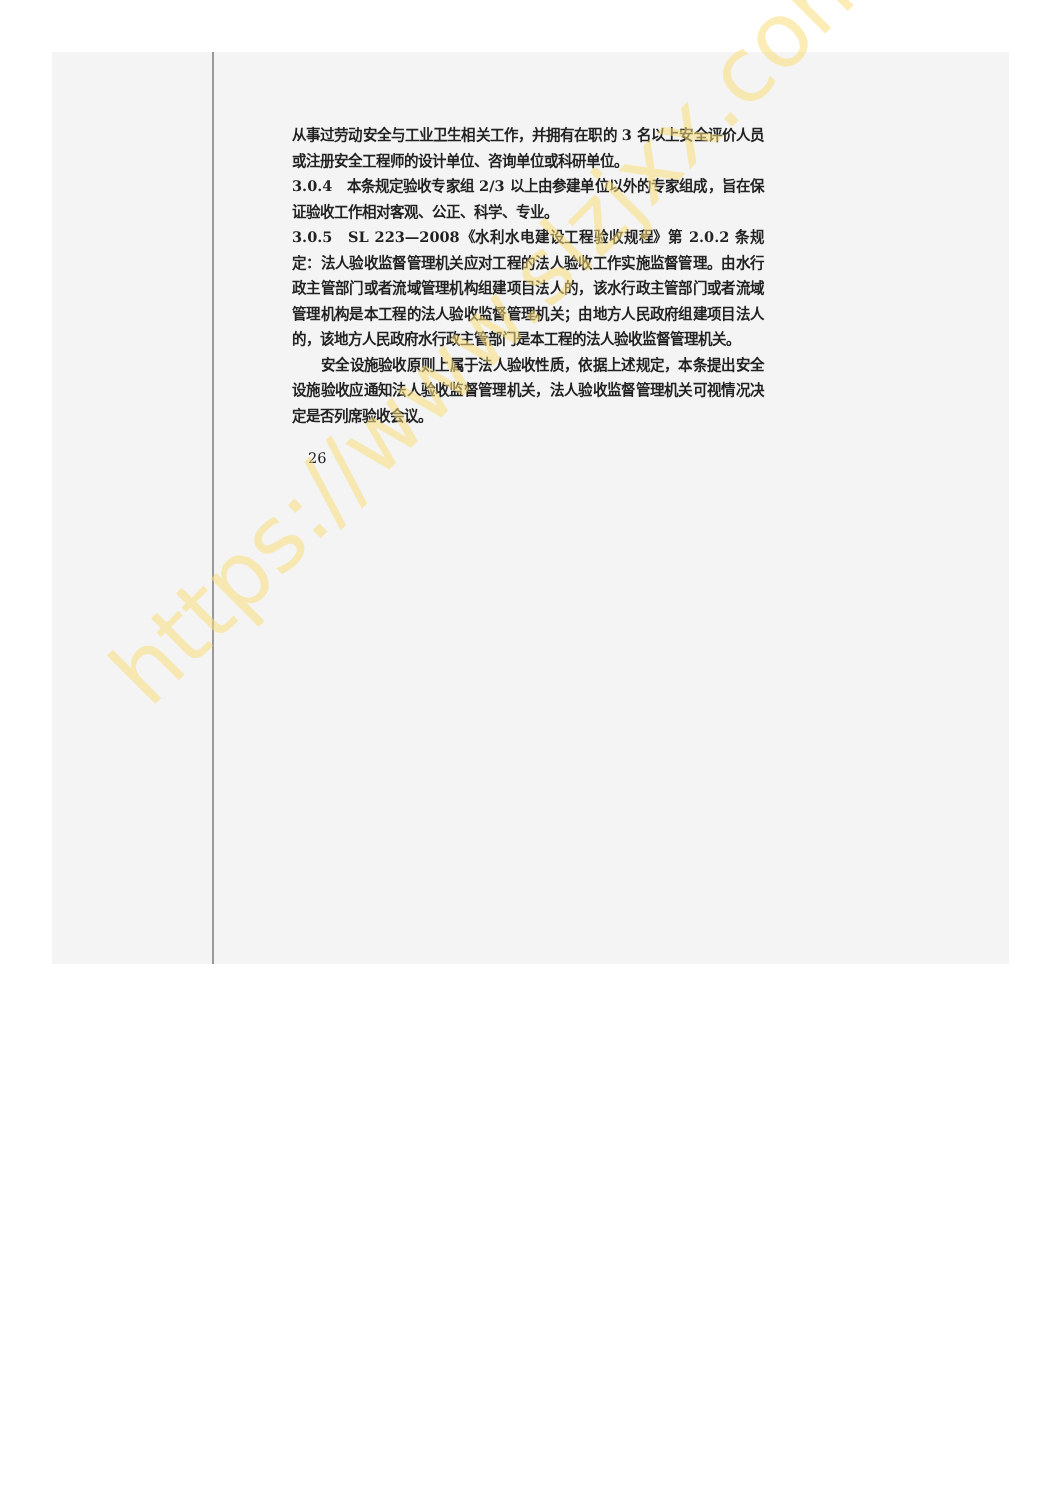从事过劳动安全与工业卫生相关工作，并拥有在职的 3 名以上安全评价人员或注册安全工程师的设计单位、咨询单位或科研单位。
3.0.4　本条规定验收专家组 2/3 以上由参建单位以外的专家组成，旨在保证验收工作相对客观、公正、科学、专业。
3.0.5　SL 223—2008《水利水电建设工程验收规程》第 2.0.2 条规定：法人验收监督管理机关应对工程的法人验收工作实施监督管理。由水行政主管部门或者流域管理机构组建项目法人的，该水行政主管部门或者流域管理机构是本工程的法人验收监督管理机关；由地方人民政府组建项目法人的，该地方人民政府水行政主管部门是本工程的法人验收监督管理机关。
安全设施验收原则上属于法人验收性质，依据上述规定，本条提出安全设施验收应通知法人验收监督管理机关，法人验收监督管理机关可视情况决定是否列席验收会议。
26
https://www.slzjxx.com